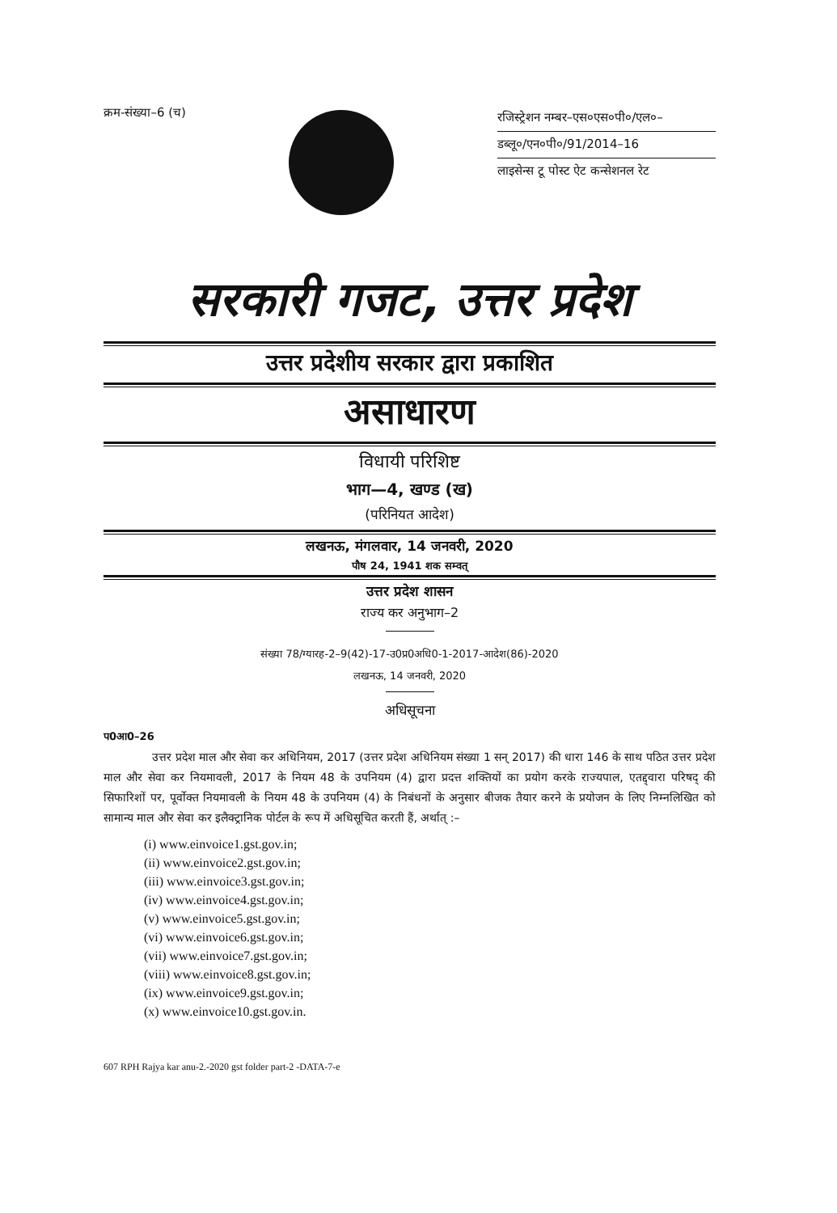क्रम-संख्या–6 (च)
रजिस्ट्रेशन नम्बर–एस०एस०पी०/एल०–
डब्लू०/एन०पी०/91/2014–16
लाइसेन्स टू पोस्ट ऐट कन्सेशनल रेट
सरकारी गजट, उत्तर प्रदेश
उत्तर प्रदेशीय सरकार द्वारा प्रकाशित
असाधारण
विधायी परिशिष्ट
भाग—4, खण्ड (ख)
(परिनियत आदेश)
लखनऊ, मंगलवार, 14 जनवरी, 2020
पौष 24, 1941 शक सम्वत्
उत्तर प्रदेश शासन
राज्य कर अनुभाग–2
संख्या 78/ग्यारह-2–9(42)-17-उ0प्र0अधि0-1-2017-आदेश(86)-2020
लखनऊ, 14 जनवरी, 2020
अधिसूचना
प0आ0–26
उत्तर प्रदेश माल और सेवा कर अधिनियम, 2017 (उत्तर प्रदेश अधिनियम संख्या 1 सन् 2017) की धारा 146 के साथ पठित उत्तर प्रदेश माल और सेवा कर नियमावली, 2017 के नियम 48 के उपनियम (4) द्वारा प्रदत्त शक्तियों का प्रयोग करके राज्यपाल, एतद्द्वारा परिषद् की सिफारिशों पर, पूर्वोक्त नियमावली के नियम 48 के उपनियम (4) के निबंधनों के अनुसार बीजक तैयार करने के प्रयोजन के लिए निम्नलिखित को सामान्य माल और सेवा कर इलैक्ट्रानिक पोर्टल के रूप में अधिसूचित करती हैं, अर्थात् :–
(i) www.einvoice1.gst.gov.in;
(ii) www.einvoice2.gst.gov.in;
(iii) www.einvoice3.gst.gov.in;
(iv) www.einvoice4.gst.gov.in;
(v) www.einvoice5.gst.gov.in;
(vi) www.einvoice6.gst.gov.in;
(vii) www.einvoice7.gst.gov.in;
(viii) www.einvoice8.gst.gov.in;
(ix) www.einvoice9.gst.gov.in;
(x) www.einvoice10.gst.gov.in.
607 RPH Rajya kar anu-2.-2020 gst folder part-2 -DATA-7-e